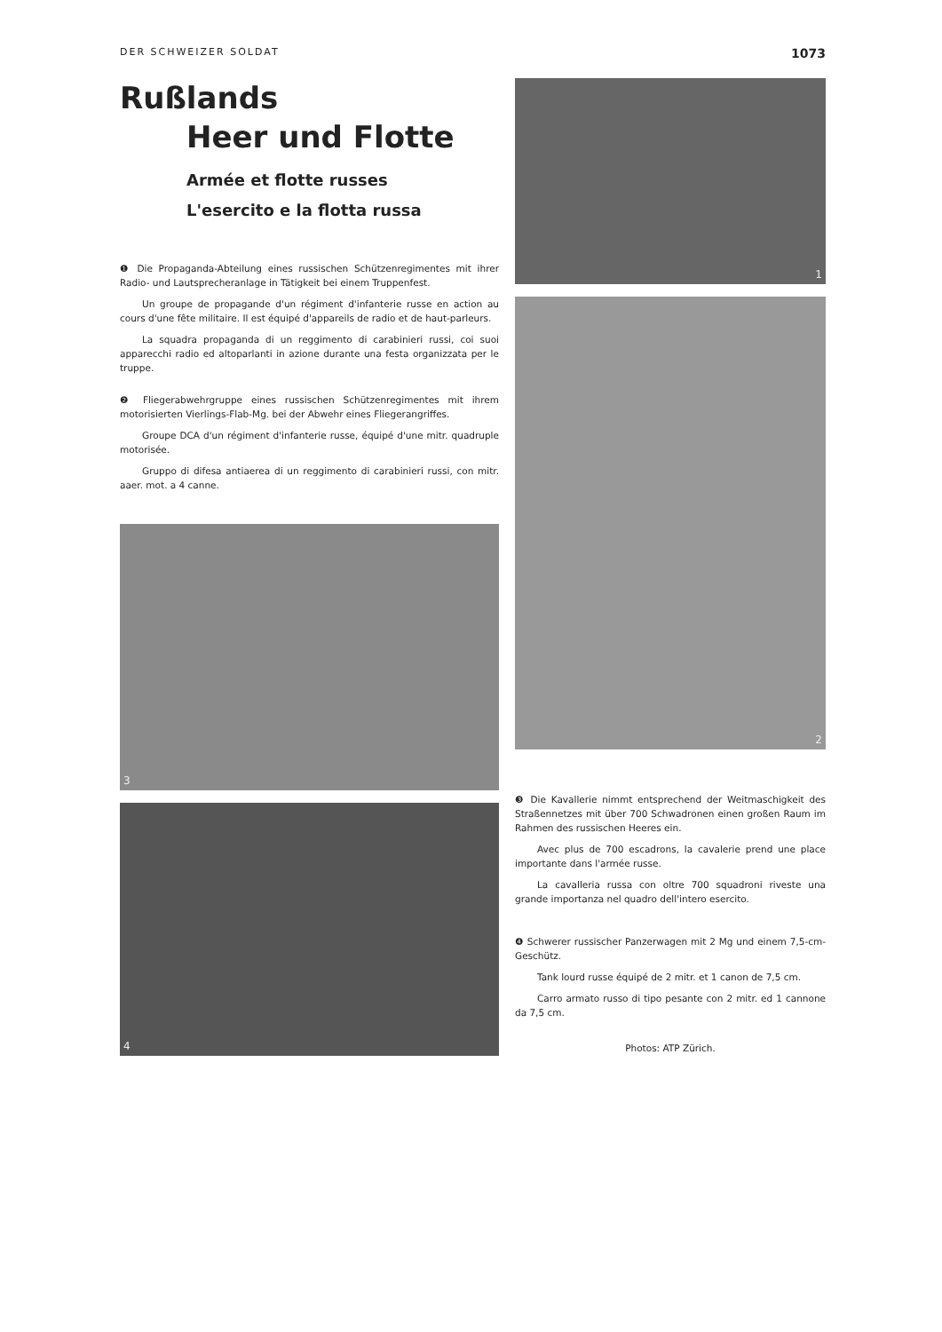DER SCHWEIZER SOLDAT 1073
Rußlands
Heer und Flotte
Armée et flotte russes
L'esercito e la flotta russa
❶ Die Propaganda-Abteilung eines russischen Schützenregimentes mit ihrer Radio- und Lautsprecheranlage in Tätigkeit bei einem Truppenfest.
Un groupe de propagande d'un régiment d'infanterie russe en action au cours d'une fête militaire. Il est équipé d'appareils de radio et de haut-parleurs.
La squadra propaganda di un reggimento di carabinieri russi, coi suoi apparecchi radio ed altoparlanti in azione durante una festa organizzata per le truppe.
❷ Fliegerabwehrgruppe eines russischen Schützenregimentes mit ihrem motorisierten Vierlings-Flab-Mg. bei der Abwehr eines Fliegerangriffes.
Groupe DCA d'un régiment d'infanterie russe, équipé d'une mitr. quadruple motorisée.
Gruppo di difesa antiaerea di un reggimento di carabinieri russi, con mitr. aaer. mot. a 4 canne.
3
4
1
2
❸ Die Kavallerie nimmt entsprechend der Weitmaschigkeit des Straßennetzes mit über 700 Schwadronen einen großen Raum im Rahmen des russischen Heeres ein.
Avec plus de 700 escadrons, la cavalerie prend une place importante dans l'armée russe.
La cavalleria russa con oltre 700 squadroni riveste una grande importanza nel quadro dell'intero esercito.
❹ Schwerer russischer Panzerwagen mit 2 Mg und einem 7,5-cm-Geschütz.
Tank lourd russe équipé de 2 mitr. et 1 canon de 7,5 cm.
Carro armato russo di tipo pesante con 2 mitr. ed 1 cannone da 7,5 cm.
Photos: ATP Zürich.